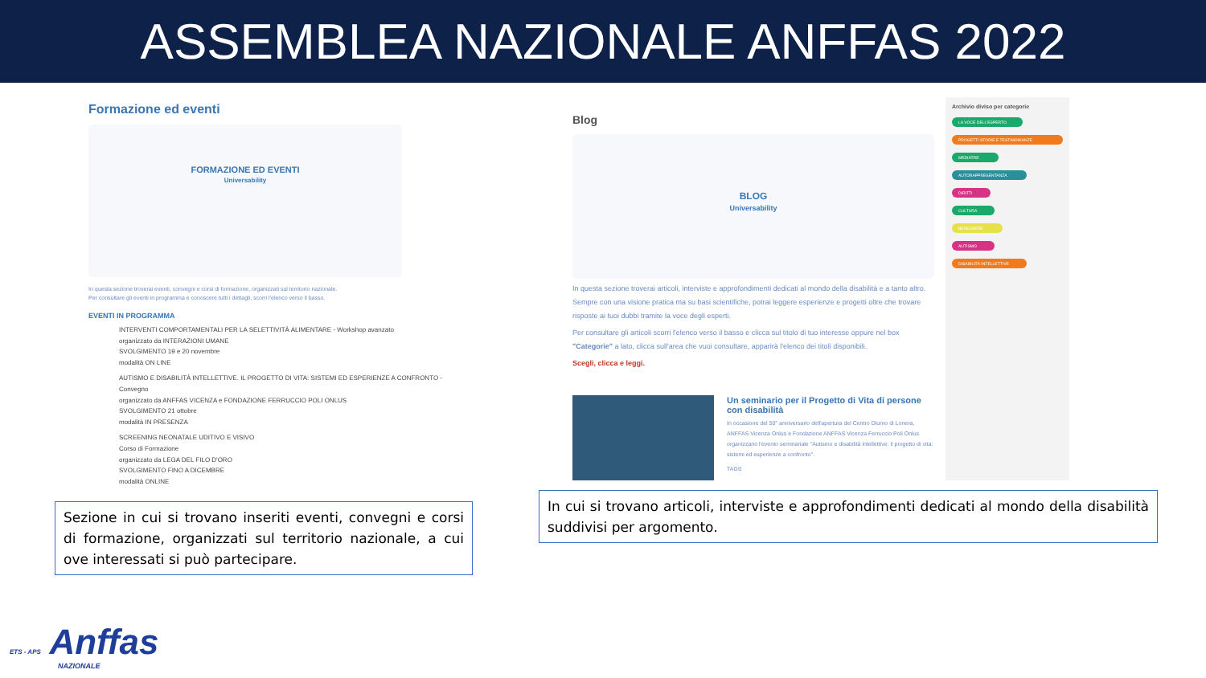ASSEMBLEA NAZIONALE ANFFAS 2022
Formazione ed eventi
FORMAZIONE ED EVENTI
Universability
In questa sezione troverai eventi, convegni e corsi di formazione, organizzati sul territorio nazionale.
Per consultare gli eventi in programma e conoscere tutti i dettagli, scorri l'elenco verso il basso.
EVENTI IN PROGRAMMA
INTERVENTI COMPORTAMENTALI PER LA SELETTIVITÀ ALIMENTARE - Workshop avanzato
organizzato da INTERAZIONI UMANE
SVOLGIMENTO 19 e 20 novembre
modalità ON LINE
AUTISMO E DISABILITÀ INTELLETTIVE. IL PROGETTO DI VITA: SISTEMI ED ESPERIENZE A CONFRONTO - Convegno
organizzato da ANFFAS VICENZA e FONDAZIONE FERRUCCIO POLI ONLUS
SVOLGIMENTO 21 ottobre
modalità IN PRESENZA
SCREENING NEONATALE UDITIVO E VISIVO
Corso di Formazione
organizzato da LEGA DEL FILO D'ORO
SVOLGIMENTO FINO A DICEMBRE
modalità ONLINE
Sezione in cui si trovano inseriti eventi, convegni e corsi di formazione, organizzati sul territorio nazionale, a cui ove interessati si può partecipare.
Blog
BLOG
Universability
In questa sezione troverai articoli, interviste e approfondimenti dedicati al mondo della disabilità e a tanto altro. Sempre con una visione pratica ma su basi scientifiche, potrai leggere esperienze e progetti oltre che trovare risposte ai tuoi dubbi tramite la voce degli esperti.
Per consultare gli articoli scorri l'elenco verso il basso e clicca sul titolo di tuo interesse oppure nel box "Categorie" a lato, clicca sull'area che vuoi consultare, apparirà l'elenco dei titoli disponibili.
Scegli, clicca e leggi.
Un seminario per il Progetto di Vita di persone con disabilità
In occasione del 50° anniversario dell'apertura del Centro Diurno di Lonera, ANFFAS Vicenza Onlus e Fondazione ANFFAS Vicenza Ferruccio Poli Onlus organizzano l'evento seminariale "Autismo e disabilità intellettive: il progetto di vita: sistemi ed esperienze a confronto".
TAGS
Archivio diviso per categorie
LA VOCE DELL'ESPERTO
PROGETTI STORIE E TESTIMONIANZE
MEDIATRE
AUTORAPPRESENTANZA
DIRITTI
CULTURA
BENESSERE
AUTISMO
DISABILITÀ INTELLETTIVE
In cui si trovano articoli, interviste e approfondimenti dedicati al mondo della disabilità suddivisi per argomento.
ETS - APS Anffas
NAZIONALE